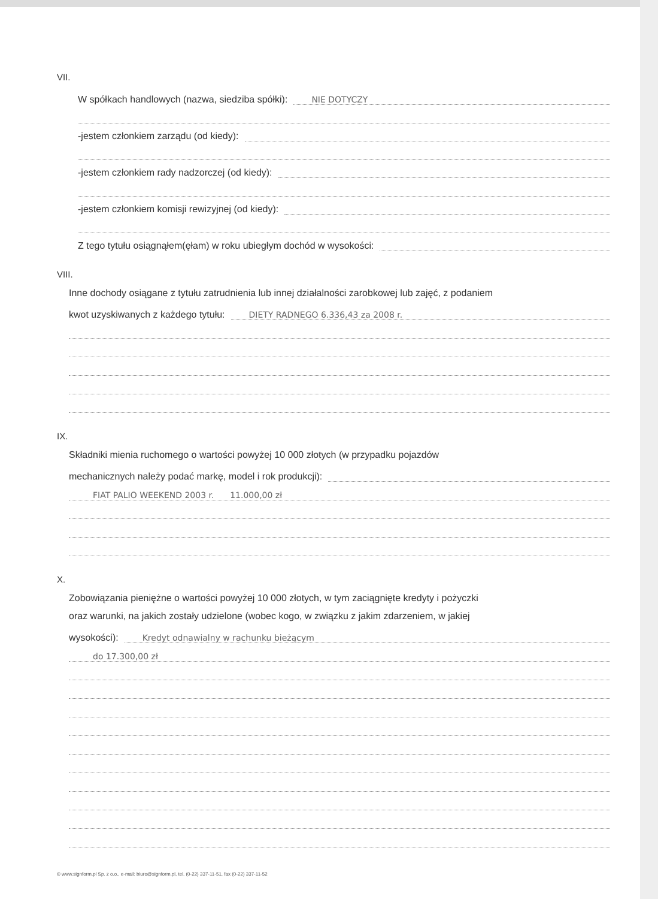VII.
W spółkach handlowych (nazwa, siedziba spółki): NIE DOTYCZY
-jestem członkiem zarządu (od kiedy):
-jestem członkiem rady nadzorczej (od kiedy):
-jestem członkiem komisji rewizyjnej (od kiedy):
Z tego tytułu osiągnąłem(ęłam) w roku ubiegłym dochód w wysokości:
VIII.
Inne dochody osiągane z tytułu zatrudnienia lub innej działalności zarobkowej lub zajęć, z podaniem
kwot uzyskiwanych z każdego tytułu: DIETY RADNEGO 6.336,43 za 2008 r.
IX.
Składniki mienia ruchomego o wartości powyżej 10 000 złotych (w przypadku pojazdów
mechanicznych należy podać markę, model i rok produkcji):
FIAT PALIO WEEKEND 2003 r. 11.000,00 zł
X.
Zobowiązania pieniężne o wartości powyżej 10 000 złotych, w tym zaciągnięte kredyty i pożyczki
oraz warunki, na jakich zostały udzielone (wobec kogo, w związku z jakim zdarzeniem, w jakiej
wysokości): Kredyt odnawialny w rachunku bieżącym
do 17.300,00 zł
© www.signform.pl Sp. z o.o., e-mail: biuro@signform.pl, tel. (0-22) 337-11-51, fax (0-22) 337-11-52